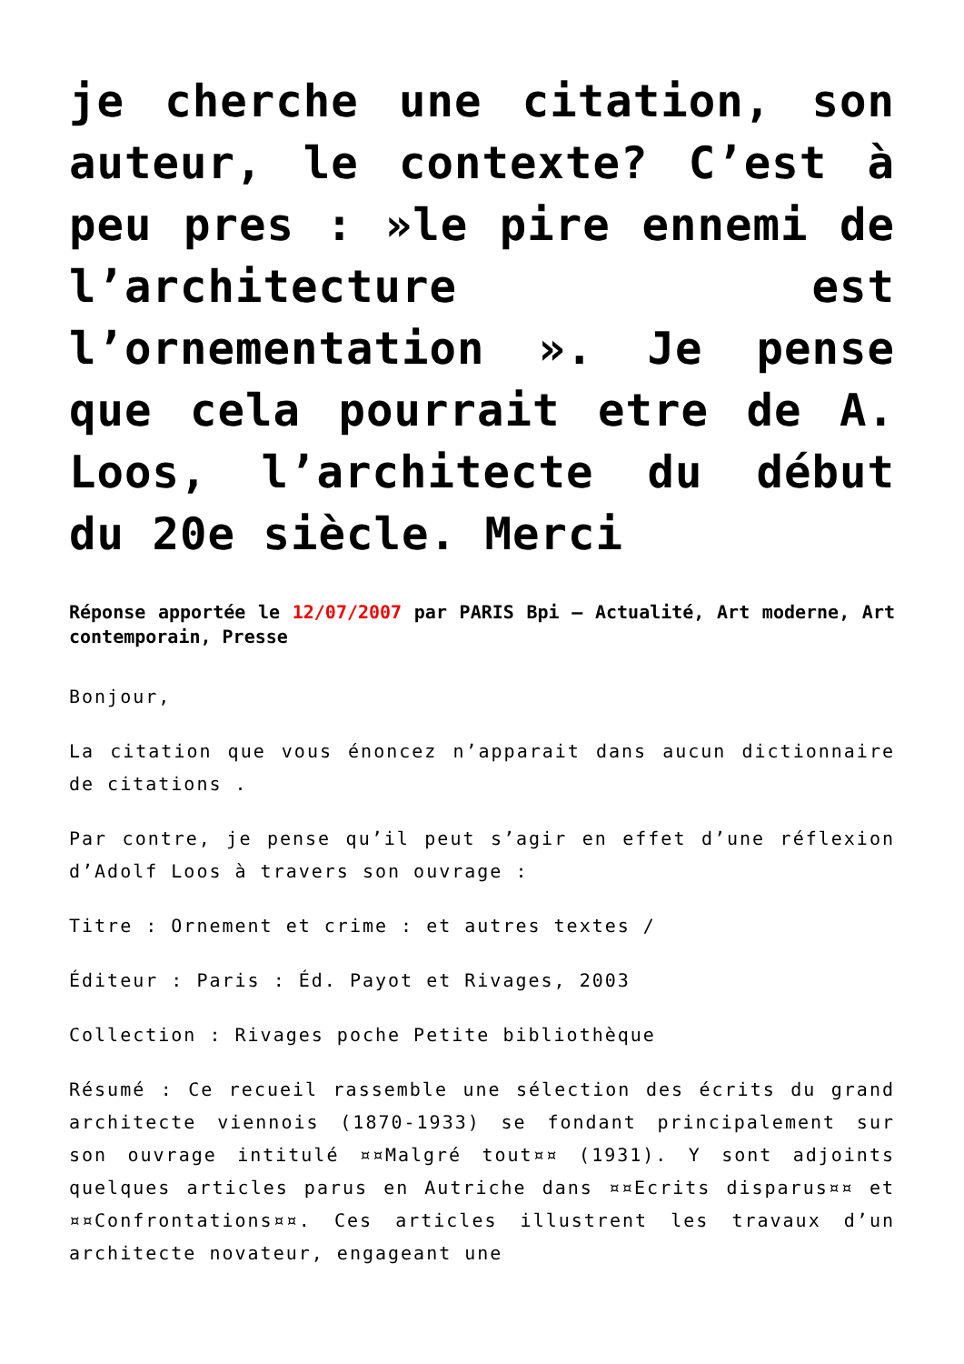je cherche une citation, son auteur, le contexte? C’est à peu pres : »le pire ennemi de l’architecture est l’ornementation ». Je pense que cela pourrait etre de A. Loos, l’architecte du début du 20e siècle. Merci
Réponse apportée le 12/07/2007 par PARIS Bpi – Actualité, Art moderne, Art contemporain, Presse
Bonjour,
La citation que vous énoncez n’apparait dans aucun dictionnaire de citations .
Par contre, je pense qu’il peut s’agir en effet d’une réflexion d’Adolf Loos à travers son ouvrage :
Titre : Ornement et crime : et autres textes /
Éditeur : Paris : Éd. Payot et Rivages, 2003
Collection : Rivages poche Petite bibliothèque
Résumé : Ce recueil rassemble une sélection des écrits du grand architecte viennois (1870-1933) se fondant principalement sur son ouvrage intitulé ¤¤Malgré tout¤¤ (1931). Y sont adjoints quelques articles parus en Autriche dans ¤¤Ecrits disparus¤¤ et ¤¤Confrontations¤¤. Ces articles illustrent les travaux d’un architecte novateur, engageant une